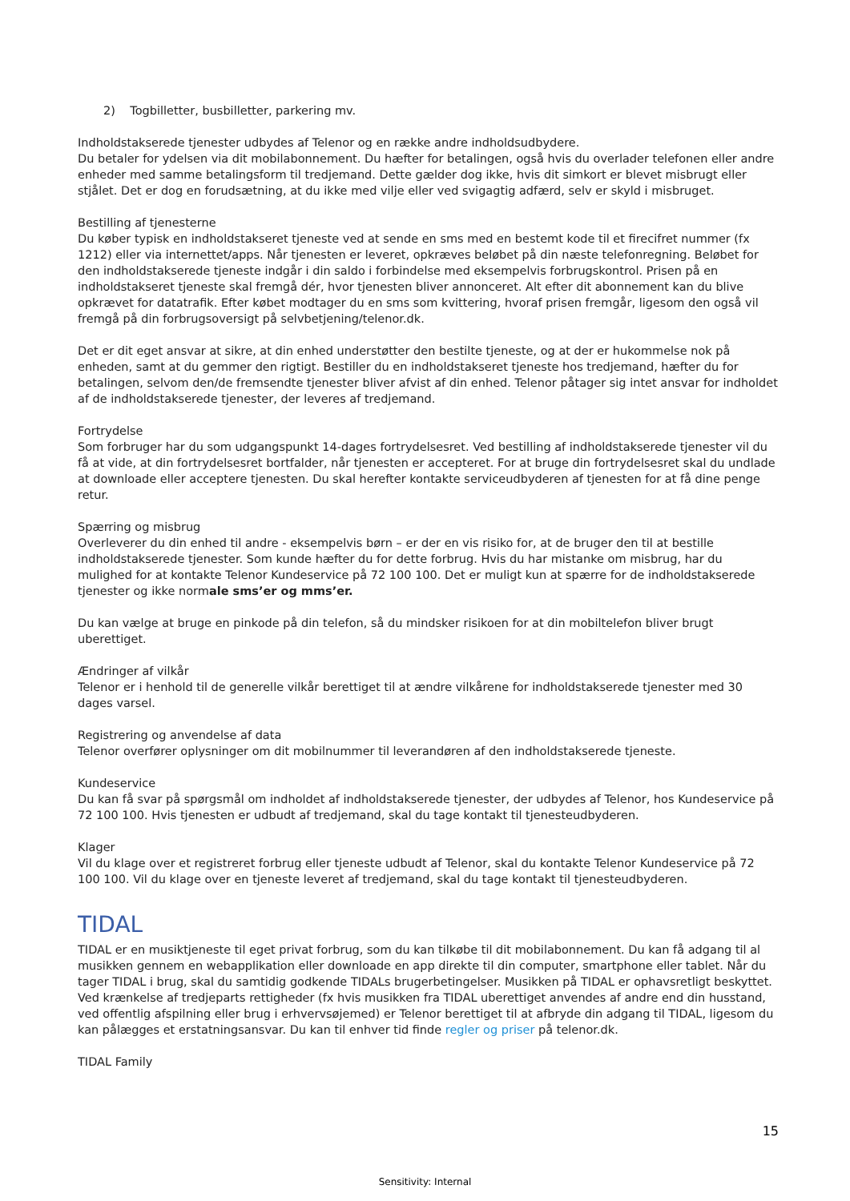2) Togbilletter, busbilletter, parkering mv.
Indholdstakserede tjenester udbydes af Telenor og en række andre indholdsudbydere.
Du betaler for ydelsen via dit mobilabonnement. Du hæfter for betalingen, også hvis du overlader telefonen eller andre enheder med samme betalingsform til tredjemand. Dette gælder dog ikke, hvis dit simkort er blevet misbrugt eller stjålet. Det er dog en forudsætning, at du ikke med vilje eller ved svigagtig adfærd, selv er skyld i misbruget.
Bestilling af tjenesterne
Du køber typisk en indholdstakseret tjeneste ved at sende en sms med en bestemt kode til et firecifret nummer (fx 1212) eller via internettet/apps. Når tjenesten er leveret, opkræves beløbet på din næste telefonregning. Beløbet for den indholdstakserede tjeneste indgår i din saldo i forbindelse med eksempelvis forbrugskontrol. Prisen på en indholdstakseret tjeneste skal fremgå dér, hvor tjenesten bliver annonceret. Alt efter dit abonnement kan du blive opkrævet for datatrafik. Efter købet modtager du en sms som kvittering, hvoraf prisen fremgår, ligesom den også vil fremgå på din forbrugsoversigt på selvbetjening/telenor.dk.
Det er dit eget ansvar at sikre, at din enhed understøtter den bestilte tjeneste, og at der er hukommelse nok på enheden, samt at du gemmer den rigtigt. Bestiller du en indholdstakseret tjeneste hos tredjemand, hæfter du for betalingen, selvom den/de fremsendte tjenester bliver afvist af din enhed. Telenor påtager sig intet ansvar for indholdet af de indholdstakserede tjenester, der leveres af tredjemand.
Fortrydelse
Som forbruger har du som udgangspunkt 14-dages fortrydelsesret. Ved bestilling af indholdstakserede tjenester vil du få at vide, at din fortrydelsesret bortfalder, når tjenesten er accepteret. For at bruge din fortrydelsesret skal du undlade at downloade eller acceptere tjenesten. Du skal herefter kontakte serviceudbyderen af tjenesten for at få dine penge retur.
Spærring og misbrug
Overleverer du din enhed til andre - eksempelvis børn – er der en vis risiko for, at de bruger den til at bestille indholdstakserede tjenester. Som kunde hæfter du for dette forbrug. Hvis du har mistanke om misbrug, har du mulighed for at kontakte Telenor Kundeservice på 72 100 100. Det er muligt kun at spærre for de indholdstakserede tjenester og ikke normale sms’er og mms’er.
Du kan vælge at bruge en pinkode på din telefon, så du mindsker risikoen for at din mobiltelefon bliver brugt uberettiget.
Ændringer af vilkår
Telenor er i henhold til de generelle vilkår berettiget til at ændre vilkårene for indholdstakserede tjenester med 30 dages varsel.
Registrering og anvendelse af data
Telenor overfører oplysninger om dit mobilnummer til leverandøren af den indholdstakserede tjeneste.
Kundeservice
Du kan få svar på spørgsmål om indholdet af indholdstakserede tjenester, der udbydes af Telenor, hos Kundeservice på 72 100 100. Hvis tjenesten er udbudt af tredjemand, skal du tage kontakt til tjenesteudbyderen.
Klager
Vil du klage over et registreret forbrug eller tjeneste udbudt af Telenor, skal du kontakte Telenor Kundeservice på 72 100 100. Vil du klage over en tjeneste leveret af tredjemand, skal du tage kontakt til tjenesteudbyderen.
TIDAL
TIDAL er en musiktjeneste til eget privat forbrug, som du kan tilkøbe til dit mobilabonnement. Du kan få adgang til al musikken gennem en webapplikation eller downloade en app direkte til din computer, smartphone eller tablet. Når du tager TIDAL i brug, skal du samtidig godkende TIDALs brugerbetingelser. Musikken på TIDAL er ophavsretligt beskyttet. Ved krænkelse af tredjeparts rettigheder (fx hvis musikken fra TIDAL uberettiget anvendes af andre end din husstand, ved offentlig afspilning eller brug i erhvervsøjemed) er Telenor berettiget til at afbryde din adgang til TIDAL, ligesom du kan pålægges et erstatningsansvar. Du kan til enhver tid finde regler og priser på telenor.dk.
TIDAL Family
15
Sensitivity: Internal